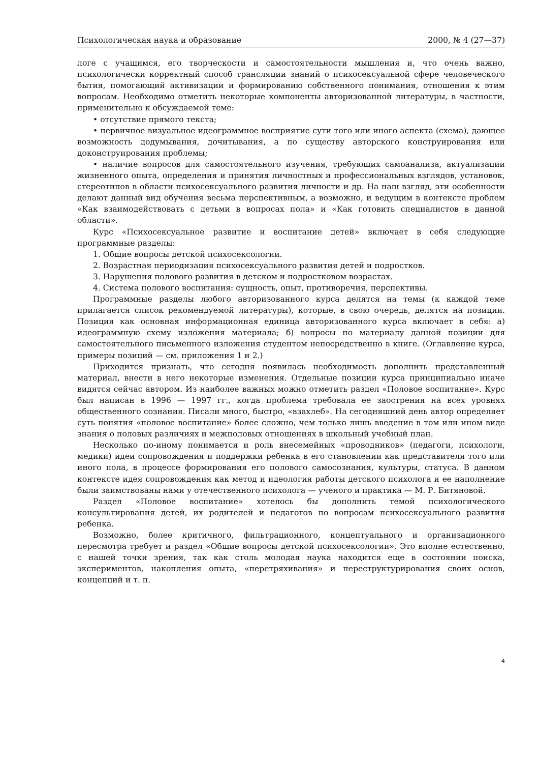Психологическая наука и образование 2000, № 4 (27—37)
логе с учащимся, его творческости и самостоятельности мышления и, что очень важно, психологически корректный способ трансляции знаний о психосексуальной сфере человеческого бытия, помогающий активизации и формированию собственного понимания, отношения к этим вопросам. Необходимо отметить некоторые компоненты авторизованной литературы, в частности, применительно к обсуждаемой теме:
• отсутствие прямого текста;
• первичное визуальное идеограммное восприятие сути того или иного аспекта (схема), дающее возможность додумывания, дочитывания, а по существу авторского конструирования или доконструирования проблемы;
• наличие вопросов для самостоятельного изучения, требующих самоанализа, актуализации жизненного опыта, определения и принятия личностных и профессиональных взглядов, установок, стереотипов в области психосексуального развития личности и др. На наш взгляд, эти особенности делают данный вид обучения весьма перспективным, а возможно, и ведущим в контексте проблем «Как взаимодействовать с детьми в вопросах пола» и «Как готовить специалистов в данной области».
Курс «Психосексуальное развитие и воспитание детей» включает в себя следующие программные разделы:
1. Общие вопросы детской психосексологии.
2. Возрастная периодизация психосексуального развития детей и подростков.
3. Нарушения полового развития в детском и подростковом возрастах.
4. Система полового воспитания: сущность, опыт, противоречия, перспективы.
Программные разделы любого авторизованного курса делятся на темы (к каждой теме прилагается список рекомендуемой литературы), которые, в свою очередь, делятся на позиции. Позиция как основная информационная единица авторизованного курса включает в себя: а) идеограммную схему изложения материала; б) вопросы по материалу данной позиции для самостоятельного письменного изложения студентом непосредственно в книге. (Оглавление курса, примеры позиций — см. приложения 1 и 2.)
Приходится признать, что сегодня появилась необходимость дополнить представленный материал, внести в него некоторые изменения. Отдельные позиции курса принципиально иначе видятся сейчас автором. Из наиболее важных можно отметить раздел «Половое воспитание». Курс был написан в 1996 — 1997 гг., когда проблема требовала ее заострения на всех уровнях общественного сознания. Писали много, быстро, «взахлеб». На сегодняшний день автор определяет суть понятия «половое воспитание» более сложно, чем только лишь введение в том или ином виде знания о половых различиях и межполовых отношениях в школьный учебный план.
Несколько по-иному понимается и роль внесемейных «проводников» (педагоги, психологи, медики) идеи сопровождения и поддержки ребенка в его становлении как представителя того или иного пола, в процессе формирования его полового самосознания, культуры, статуса. В данном контексте идея сопровождения как метод и идеология работы детского психолога и ее наполнение были заимствованы нами у отечественного психолога — ученого и практика — М. Р. Битяновой.
Раздел «Половое воспитание» хотелось бы дополнить темой психологического консультирования детей, их родителей и педагогов по вопросам психосексуального развития ребенка.
Возможно, более критичного, фильтрационного, концептуального и организационного пересмотра требует и раздел «Общие вопросы детской психосексологии». Это вполне естественно, с нашей точки зрения, так как столь молодая наука находится еще в состоянии поиска, экспериментов, накопления опыта, «перетряхивания» и переструктурирования своих основ, концепций и т. п.
4